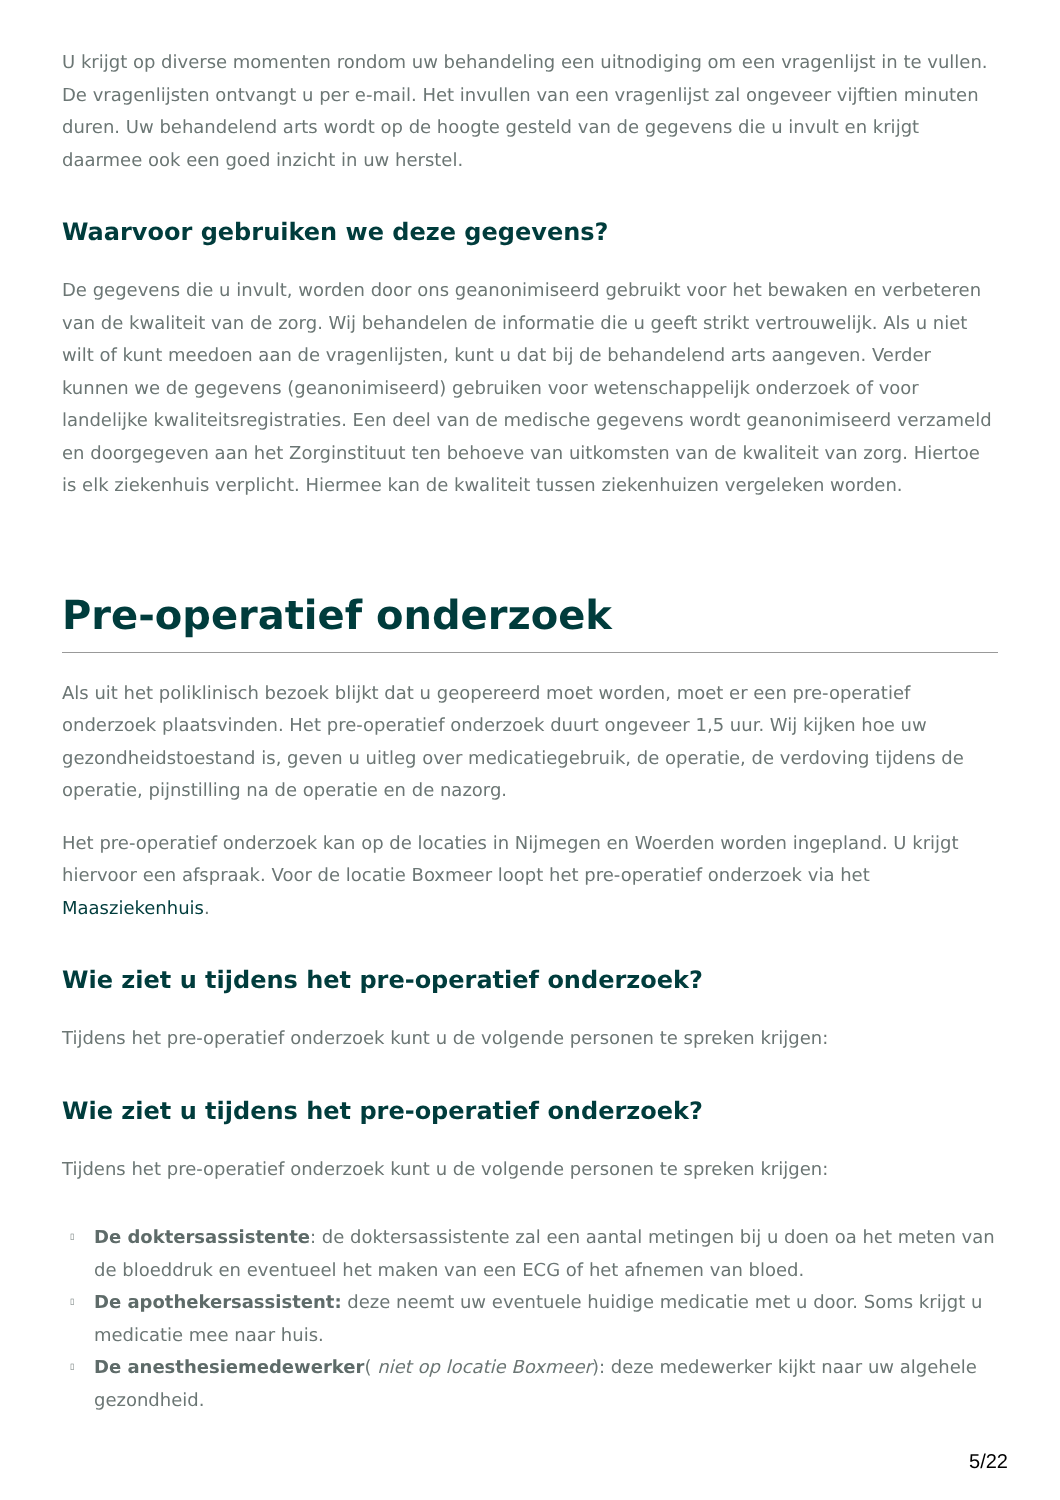U krijgt op diverse momenten rondom uw behandeling een uitnodiging om een vragenlijst in te vullen. De vragenlijsten ontvangt u per e-mail. Het invullen van een vragenlijst zal ongeveer vijftien minuten duren. Uw behandelend arts wordt op de hoogte gesteld van de gegevens die u invult en krijgt daarmee ook een goed inzicht in uw herstel.
Waarvoor gebruiken we deze gegevens?
De gegevens die u invult, worden door ons geanonimiseerd gebruikt voor het bewaken en verbeteren van de kwaliteit van de zorg. Wij behandelen de informatie die u geeft strikt vertrouwelijk. Als u niet wilt of kunt meedoen aan de vragenlijsten, kunt u dat bij de behandelend arts aangeven. Verder kunnen we de gegevens (geanonimiseerd) gebruiken voor wetenschappelijk onderzoek of voor landelijke kwaliteitsregistraties. Een deel van de medische gegevens wordt geanonimiseerd verzameld en doorgegeven aan het Zorginstituut ten behoeve van uitkomsten van de kwaliteit van zorg. Hiertoe is elk ziekenhuis verplicht. Hiermee kan de kwaliteit tussen ziekenhuizen vergeleken worden.
Pre-operatief onderzoek
Als uit het poliklinisch bezoek blijkt dat u geopereerd moet worden, moet er een pre-operatief onderzoek plaatsvinden. Het pre-operatief onderzoek duurt ongeveer 1,5 uur. Wij kijken hoe uw gezondheidstoestand is, geven u uitleg over medicatiegebruik, de operatie, de verdoving tijdens de operatie, pijnstilling na de operatie en de nazorg.
Het pre-operatief onderzoek kan op de locaties in Nijmegen en Woerden worden ingepland. U krijgt hiervoor een afspraak. Voor de locatie Boxmeer loopt het pre-operatief onderzoek via het Maasziekenhuis.
Wie ziet u tijdens het pre-operatief onderzoek?
Tijdens het pre-operatief onderzoek kunt u de volgende personen te spreken krijgen:
Wie ziet u tijdens het pre-operatief onderzoek?
Tijdens het pre-operatief onderzoek kunt u de volgende personen te spreken krijgen:
▯ De doktersassistente: de doktersassistente zal een aantal metingen bij u doen oa het meten van de bloeddruk en eventueel het maken van een ECG of het afnemen van bloed.
▯ De apothekersassistent: deze neemt uw eventuele huidige medicatie met u door. Soms krijgt u medicatie mee naar huis.
▯ De anesthesiemedewerker( niet op locatie Boxmeer): deze medewerker kijkt naar uw algehele gezondheid.
5/22